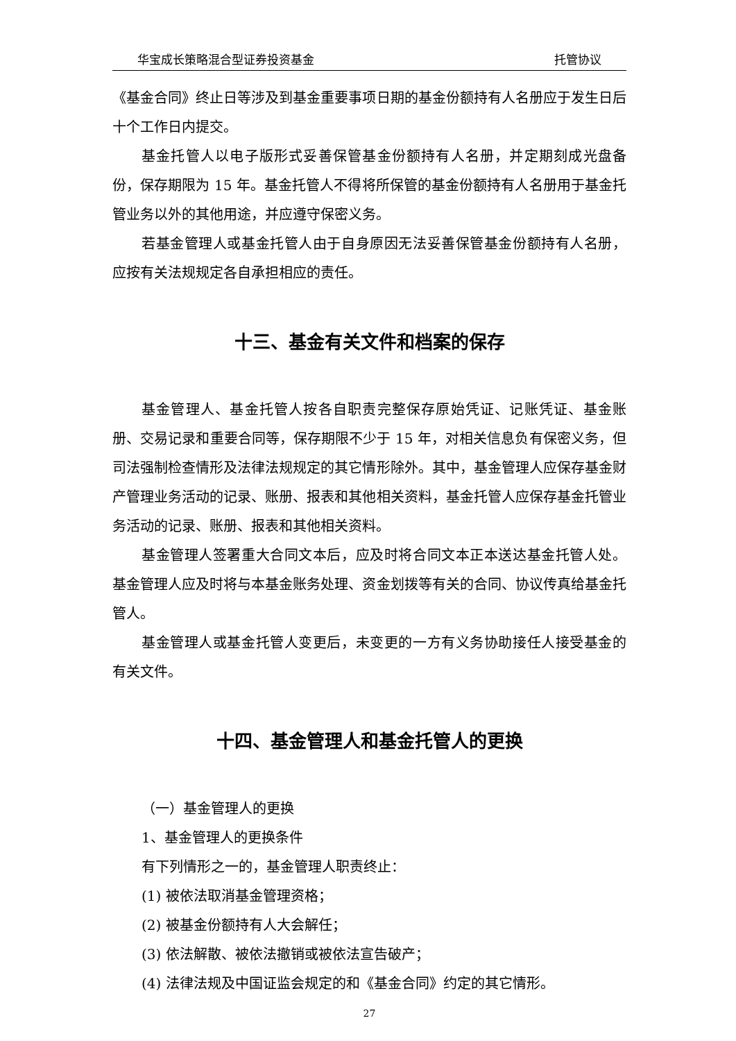华宝成长策略混合型证券投资基金 托管协议
《基金合同》终止日等涉及到基金重要事项日期的基金份额持有人名册应于发生日后十个工作日内提交。
基金托管人以电子版形式妥善保管基金份额持有人名册，并定期刻成光盘备份，保存期限为 15 年。基金托管人不得将所保管的基金份额持有人名册用于基金托管业务以外的其他用途，并应遵守保密义务。
若基金管理人或基金托管人由于自身原因无法妥善保管基金份额持有人名册，应按有关法规规定各自承担相应的责任。
十三、基金有关文件和档案的保存
基金管理人、基金托管人按各自职责完整保存原始凭证、记账凭证、基金账册、交易记录和重要合同等，保存期限不少于 15 年，对相关信息负有保密义务，但司法强制检查情形及法律法规规定的其它情形除外。其中，基金管理人应保存基金财产管理业务活动的记录、账册、报表和其他相关资料，基金托管人应保存基金托管业务活动的记录、账册、报表和其他相关资料。
基金管理人签署重大合同文本后，应及时将合同文本正本送达基金托管人处。基金管理人应及时将与本基金账务处理、资金划拨等有关的合同、协议传真给基金托管人。
基金管理人或基金托管人变更后，未变更的一方有义务协助接任人接受基金的有关文件。
十四、基金管理人和基金托管人的更换
（一）基金管理人的更换
1、基金管理人的更换条件
有下列情形之一的，基金管理人职责终止：
(1) 被依法取消基金管理资格；
(2) 被基金份额持有人大会解任；
(3) 依法解散、被依法撤销或被依法宣告破产；
(4) 法律法规及中国证监会规定的和《基金合同》约定的其它情形。
27